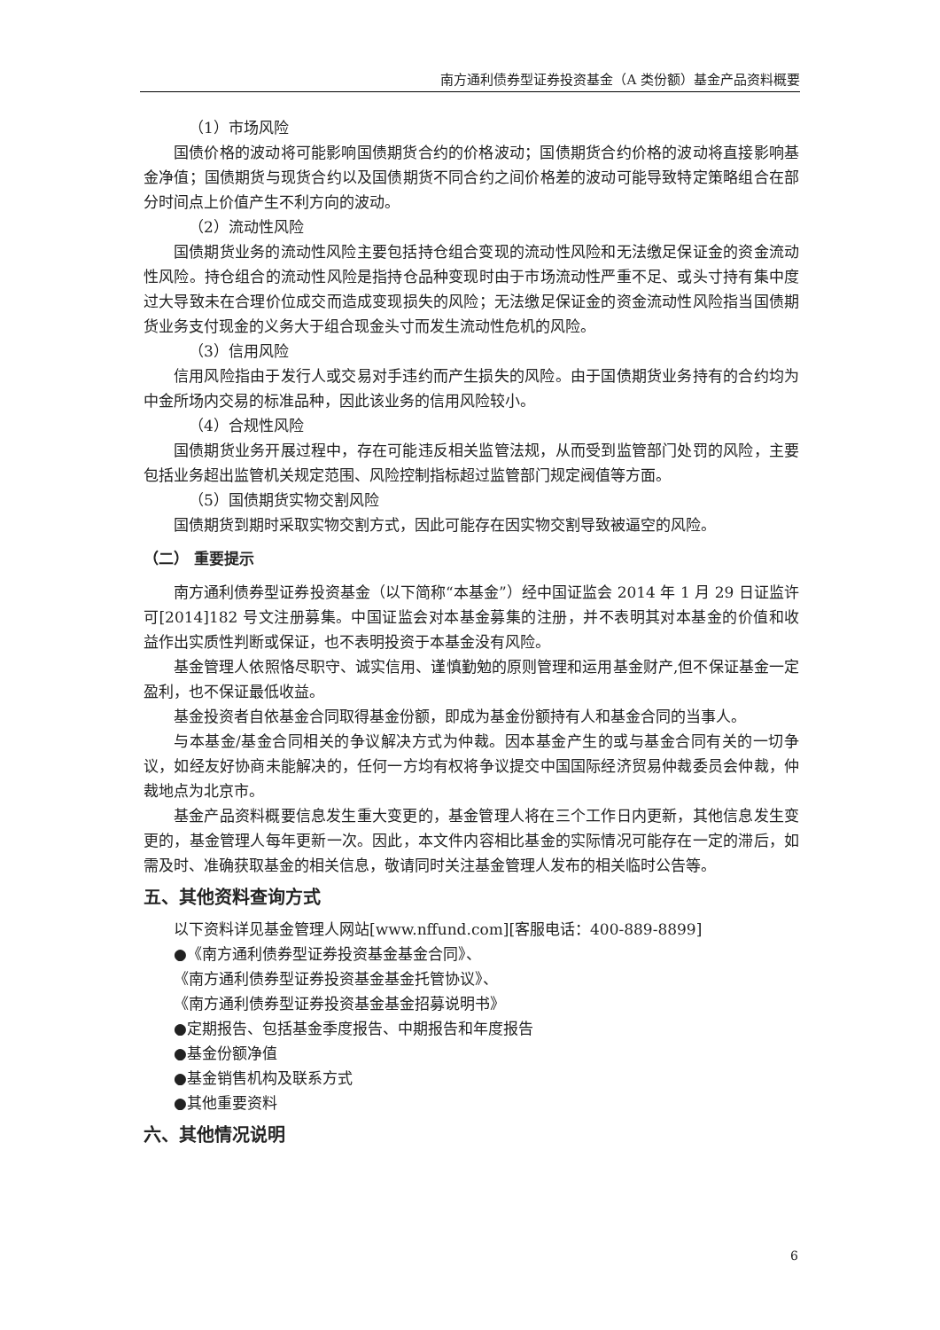南方通利债券型证券投资基金（A 类份额）基金产品资料概要
（1）市场风险
国债价格的波动将可能影响国债期货合约的价格波动；国债期货合约价格的波动将直接影响基金净值；国债期货与现货合约以及国债期货不同合约之间价格差的波动可能导致特定策略组合在部分时间点上价值产生不利方向的波动。
（2）流动性风险
国债期货业务的流动性风险主要包括持仓组合变现的流动性风险和无法缴足保证金的资金流动性风险。持仓组合的流动性风险是指持仓品种变现时由于市场流动性严重不足、或头寸持有集中度过大导致未在合理价位成交而造成变现损失的风险；无法缴足保证金的资金流动性风险指当国债期货业务支付现金的义务大于组合现金头寸而发生流动性危机的风险。
（3）信用风险
信用风险指由于发行人或交易对手违约而产生损失的风险。由于国债期货业务持有的合约均为中金所场内交易的标准品种，因此该业务的信用风险较小。
（4）合规性风险
国债期货业务开展过程中，存在可能违反相关监管法规，从而受到监管部门处罚的风险，主要包括业务超出监管机关规定范围、风险控制指标超过监管部门规定阀值等方面。
（5）国债期货实物交割风险
国债期货到期时采取实物交割方式，因此可能存在因实物交割导致被逼空的风险。
（二） 重要提示
南方通利债券型证券投资基金（以下简称“本基金”）经中国证监会 2014 年 1 月 29 日证监许可[2014]182 号文注册募集。中国证监会对本基金募集的注册，并不表明其对本基金的价值和收益作出实质性判断或保证，也不表明投资于本基金没有风险。
基金管理人依照恪尽职守、诚实信用、谨慎勤勉的原则管理和运用基金财产,但不保证基金一定盈利，也不保证最低收益。
基金投资者自依基金合同取得基金份额，即成为基金份额持有人和基金合同的当事人。
与本基金/基金合同相关的争议解决方式为仲裁。因本基金产生的或与基金合同有关的一切争议，如经友好协商未能解决的，任何一方均有权将争议提交中国国际经济贸易仲裁委员会仲裁，仲裁地点为北京市。
基金产品资料概要信息发生重大变更的，基金管理人将在三个工作日内更新，其他信息发生变更的，基金管理人每年更新一次。因此，本文件内容相比基金的实际情况可能存在一定的滞后，如需及时、准确获取基金的相关信息，敬请同时关注基金管理人发布的相关临时公告等。
五、其他资料查询方式
以下资料详见基金管理人网站[www.nffund.com][客服电话：400-889-8899]
●《南方通利债券型证券投资基金基金合同》、
《南方通利债券型证券投资基金基金托管协议》、
《南方通利债券型证券投资基金基金招募说明书》
●定期报告、包括基金季度报告、中期报告和年度报告
●基金份额净值
●基金销售机构及联系方式
●其他重要资料
六、其他情况说明
6